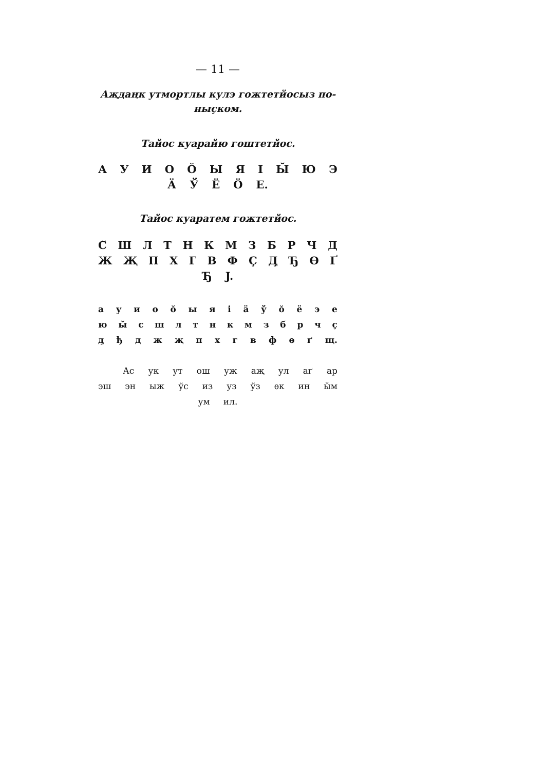— 11 —
Аҗдаңк утмортлы кулэ гожтетйосыз по-
ныçком.
Тайос куарайю гоштетйос.
А У И О Ŏ Ы Я І Ы̆ Ю Э
Ӓ Ў Ё Ӧ Е.
Тайос куаратем гожтетйос.
С̆ Ш Л Т Н К М З Б Р Ч Д
Ж Җ П Х Г В Ф Ç Д̧ Ђ Ѳ Ґ
Ђ J.
а у и о ŏ ы я і ӓ ў ŏ ё э е
ю ы̆ с ш л т н к м з б р ч ç
д̧ ђ д ж җ п х г в ф ѳ ґ щ.
Ас ук ут ош уж аҗ ул аґ ар
эш эн ыж ўс из уз ўз ѳк ин ы̆м
ум ил.